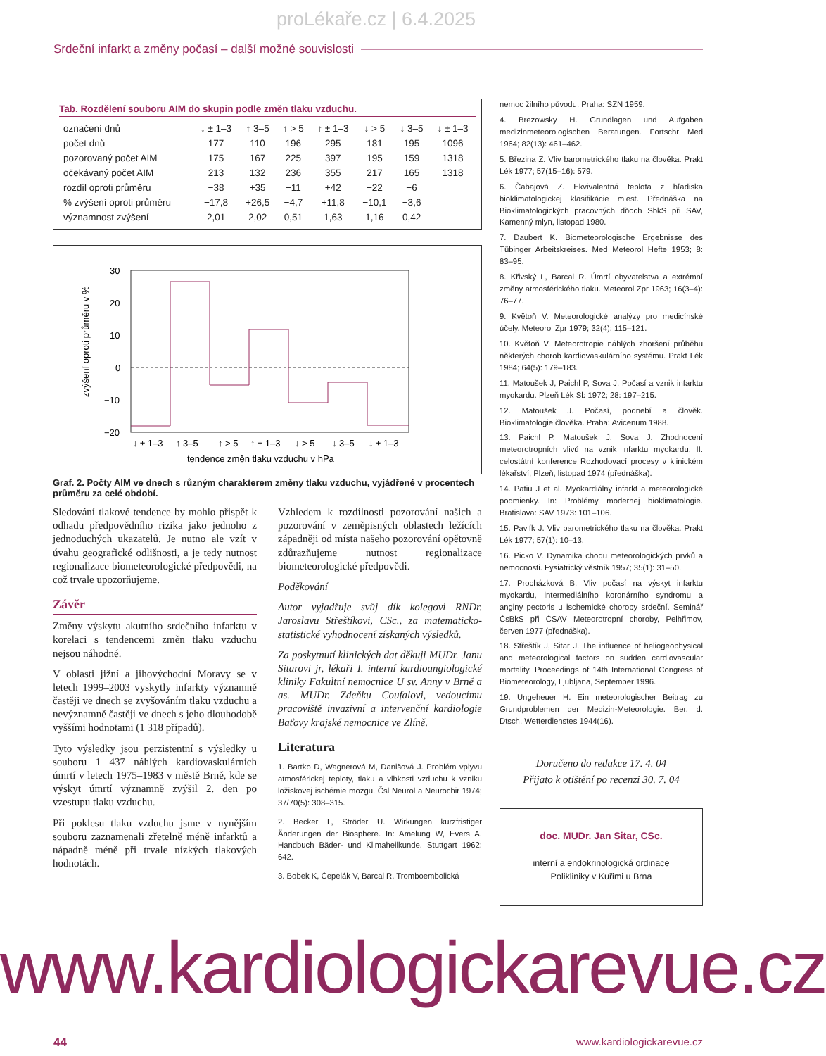proLékaře.cz | 6.4.2025
Srdeční infarkt a změny počasí – další možné souvislosti
Tab. Rozdělení souboru AIM do skupin podle změn tlaku vzduchu.
| označení dnů | ↓ ± 1–3 | ↑ 3–5 | ↑ > 5 | ↑ ± 1–3 | ↓ > 5 | ↓ 3–5 | ↓ ± 1–3 |
| počet dnů | 177 | 110 | 196 | 295 | 181 | 195 | 1096 |
| pozorovaný počet AIM | 175 | 167 | 225 | 397 | 195 | 159 | 1318 |
| očekávaný počet AIM | 213 | 132 | 236 | 355 | 217 | 165 | 1318 |
| rozdíl oproti průměru | −38 | +35 | −11 | +42 | −22 | −6 | |
| % zvýšení oproti průměru | −17,8 | +26,5 | −4,7 | +11,8 | −10,1 | −3,6 | |
| významnost zvýšení | 2,01 | 2,02 | 0,51 | 1,63 | 1,16 | 0,42 | |
30
20
10
0
−10
−20
zvýšení oproti průměru v %
↓ ± 1–3
↑ 3–5
↑ > 5
↑ ± 1–3
↓ > 5
↓ 3–5
↓ ± 1–3
tendence změn tlaku vzduchu v hPa
Graf. 2. Počty AIM ve dnech s různým charakterem změny tlaku vzduchu, vyjádřené v procentech průměru za celé období.
Sledování tlakové tendence by mohlo přispět k odhadu předpovědního rizika jako jednoho z jednoduchých ukazatelů. Je nutno ale vzít v úvahu geografické odlišnosti, a je tedy nutnost regionalizace biometeorologické předpovědi, na což trvale upozorňujeme.
Závěr
Změny výskytu akutního srdečního infarktu v korelaci s tendencemi změn tlaku vzduchu nejsou náhodné.
V oblasti jižní a jihovýchodní Moravy se v letech 1999–2003 vyskytly infarkty významně častěji ve dnech se zvyšováním tlaku vzduchu a nevýznamně častěji ve dnech s jeho dlouhodobě vyššími hodnotami (1 318 případů).
Tyto výsledky jsou perzistentní s výsledky u souboru 1 437 náhlých kardiovaskulárních úmrtí v letech 1975–1983 v městě Brně, kde se výskyt úmrtí významně zvýšil 2. den po vzestupu tlaku vzduchu.
Při poklesu tlaku vzduchu jsme v nynějším souboru zaznamenali zřetelně méně infarktů a nápadně méně při trvale nízkých tlakových hodnotách.
Vzhledem k rozdílnosti pozorování našich a pozorování v zeměpisných oblastech ležících západněji od místa našeho pozorování opětovně zdůrazňujeme nutnost regionalizace biometeorologické předpovědi.
Poděkování
Autor vyjadřuje svůj dík kolegovi RNDr. Jaroslavu Střeštíkovi, CSc., za matematicko-statistické vyhodnocení získaných výsledků.
Za poskytnutí klinických dat děkuji MUDr. Janu Sitarovi jr, lékaři I. interní kardioangiologické kliniky Fakultní nemocnice U sv. Anny v Brně a as. MUDr. Zdeňku Coufalovi, vedoucímu pracoviště invazivní a intervenční kardiologie Baťovy krajské nemocnice ve Zlíně.
Literatura
1. Bartko D, Wagnerová M, Danišová J. Problém vplyvu atmosférickej teploty, tlaku a vlhkosti vzduchu k vzniku ložiskovej ischémie mozgu. Čsl Neurol a Neurochir 1974; 37/70(5): 308–315.
2. Becker F, Ströder U. Wirkungen kurzfristiger Änderungen der Biosphere. In: Amelung W, Evers A. Handbuch Bäder- und Klimaheilkunde. Stuttgart 1962: 642.
3. Bobek K, Čepelák V, Barcal R. Tromboembolická
nemoc žilního původu. Praha: SZN 1959.
4. Brezowsky H. Grundlagen und Aufgaben medizinmeteorologischen Beratungen. Fortschr Med 1964; 82(13): 461–462.
5. Březina Z. Vliv barometrického tlaku na člověka. Prakt Lék 1977; 57(15–16): 579.
6. Čabajová Z. Ekvivalentná teplota z hľadiska bioklimatologickej klasifikácie miest. Přednáška na Bioklimatologických pracovných dňoch SbkS při SAV, Kamenný mlyn, listopad 1980.
7. Daubert K. Biometeorologische Ergebnisse des Tübinger Arbeitskreises. Med Meteorol Hefte 1953; 8: 83–95.
8. Křivský L, Barcal R. Úmrtí obyvatelstva a extrémní změny atmosférického tlaku. Meteorol Zpr 1963; 16(3–4): 76–77.
9. Květoň V. Meteorologické analýzy pro medicínské účely. Meteorol Zpr 1979; 32(4): 115–121.
10. Květoň V. Meteorotropie náhlých zhoršení průběhu některých chorob kardiovaskulárního systému. Prakt Lék 1984; 64(5): 179–183.
11. Matoušek J, Paichl P, Sova J. Počasí a vznik infarktu myokardu. Plzeň Lék Sb 1972; 28: 197–215.
12. Matoušek J. Počasí, podnebí a člověk. Bioklimatologie člověka. Praha: Avicenum 1988.
13. Paichl P, Matoušek J, Sova J. Zhodnocení meteorotropních vlivů na vznik infarktu myokardu. II. celostátní konference Rozhodovací procesy v klinickém lékařství, Plzeň, listopad 1974 (přednáška).
14. Patiu J et al. Myokardiálny infarkt a meteorologické podmienky. In: Problémy modernej bioklimatologie. Bratislava: SAV 1973: 101–106.
15. Pavlík J. Vliv barometrického tlaku na člověka. Prakt Lék 1977; 57(1): 10–13.
16. Picko V. Dynamika chodu meteorologických prvků a nemocnosti. Fysiatrický věstník 1957; 35(1): 31–50.
17. Procházková B. Vliv počasí na výskyt infarktu myokardu, intermediálního koronárního syndromu a anginy pectoris u ischemické choroby srdeční. Seminář ČsBkS při ČSAV Meteorotropní choroby, Pelhřimov, červen 1977 (přednáška).
18. Střeštík J, Sitar J. The influence of heliogeophysical and meteorological factors on sudden cardiovascular mortality. Proceedings of 14th International Congress of Biometeorology, Ljubljana, September 1996.
19. Ungeheuer H. Ein meteorologischer Beitrag zu Grundproblemen der Medizin-Meteorologie. Ber. d. Dtsch. Wetterdienstes 1944(16).
Doručeno do redakce 17. 4. 04
Přijato k otištění po recenzi 30. 7. 04
doc. MUDr. Jan Sitar, CSc.
interní a endokrinologická ordinace
Polikliniky v Kuřimi u Brna
www.kardiologickarevue.cz
44 www.kardiologickarevue.cz